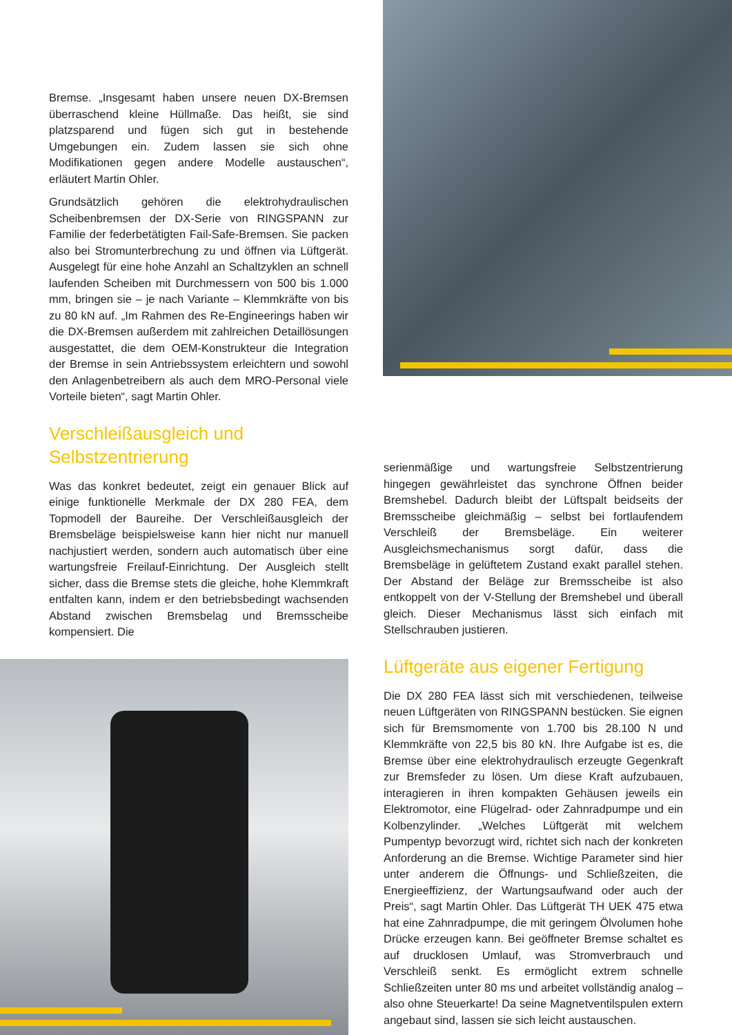Bremse. „Insgesamt haben unsere neuen DX-Bremsen überraschend kleine Hüllmaße. Das heißt, sie sind platzsparend und fügen sich gut in bestehende Umgebungen ein. Zudem lassen sie sich ohne Modifikationen gegen andere Modelle austauschen“, erläutert Martin Ohler.
Grundsätzlich gehören die elektrohydraulischen Scheibenbremsen der DX-Serie von RINGSPANN zur Familie der federbetätigten Fail-Safe-Bremsen. Sie packen also bei Stromunterbrechung zu und öffnen via Lüftgerät. Ausgelegt für eine hohe Anzahl an Schaltzyklen an schnell laufenden Scheiben mit Durchmessern von 500 bis 1.000 mm, bringen sie – je nach Variante – Klemmkräfte von bis zu 80 kN auf. „Im Rahmen des Re-Engineerings haben wir die DX-Bremsen außerdem mit zahlreichen Detaillösungen ausgestattet, die dem OEM-Konstrukteur die Integration der Bremse in sein Antriebssystem erleichtern und sowohl den Anlagenbetreibern als auch dem MRO-Personal viele Vorteile bieten“, sagt Martin Ohler.
Verschleißausgleich und
Selbstzentrierung
Was das konkret bedeutet, zeigt ein genauer Blick auf einige funktionelle Merkmale der DX 280 FEA, dem Topmodell der Baureihe. Der Verschleißausgleich der Bremsbeläge beispielsweise kann hier nicht nur manuell nachjustiert werden, sondern auch automatisch über eine wartungsfreie Freilauf-Einrichtung. Der Ausgleich stellt sicher, dass die Bremse stets die gleiche, hohe Klemmkraft entfalten kann, indem er den betriebsbedingt wachsenden Abstand zwischen Bremsbelag und Bremsscheibe kompensiert. Die
serienmäßige und wartungsfreie Selbstzentrierung hingegen gewährleistet das synchrone Öffnen beider Bremshebel. Dadurch bleibt der Lüftspalt beidseits der Bremsscheibe gleichmäßig – selbst bei fortlaufendem Verschleiß der Bremsbeläge. Ein weiterer Ausgleichsmechanismus sorgt dafür, dass die Bremsbeläge in gelüftetem Zustand exakt parallel stehen. Der Abstand der Beläge zur Bremsscheibe ist also entkoppelt von der V-Stellung der Bremshebel und überall gleich. Dieser Mechanismus lässt sich einfach mit Stellschrauben justieren.
Lüftgeräte aus eigener Fertigung
Die DX 280 FEA lässt sich mit verschiedenen, teilweise neuen Lüftgeräten von RINGSPANN bestücken. Sie eignen sich für Bremsmomente von 1.700 bis 28.100 N und Klemmkräfte von 22,5 bis 80 kN. Ihre Aufgabe ist es, die Bremse über eine elektrohydraulisch erzeugte Gegenkraft zur Bremsfeder zu lösen. Um diese Kraft aufzubauen, interagieren in ihren kompakten Gehäusen jeweils ein Elektromotor, eine Flügelrad- oder Zahnradpumpe und ein Kolbenzylinder. „Welches Lüftgerät mit welchem Pumpentyp bevorzugt wird, richtet sich nach der konkreten Anforderung an die Bremse. Wichtige Parameter sind hier unter anderem die Öffnungs- und Schließzeiten, die Energieeffizienz, der Wartungsaufwand oder auch der Preis“, sagt Martin Ohler. Das Lüftgerät TH UEK 475 etwa hat eine Zahnradpumpe, die mit geringem Ölvolumen hohe Drücke erzeugen kann. Bei geöffneter Bremse schaltet es auf drucklosen Umlauf, was Stromverbrauch und Verschleiß senkt. Es ermöglicht extrem schnelle Schließzeiten unter 80 ms und arbeitet vollständig analog – also ohne Steuerkarte! Da seine Magnetventilspulen extern angebaut sind, lassen sie sich leicht austauschen.